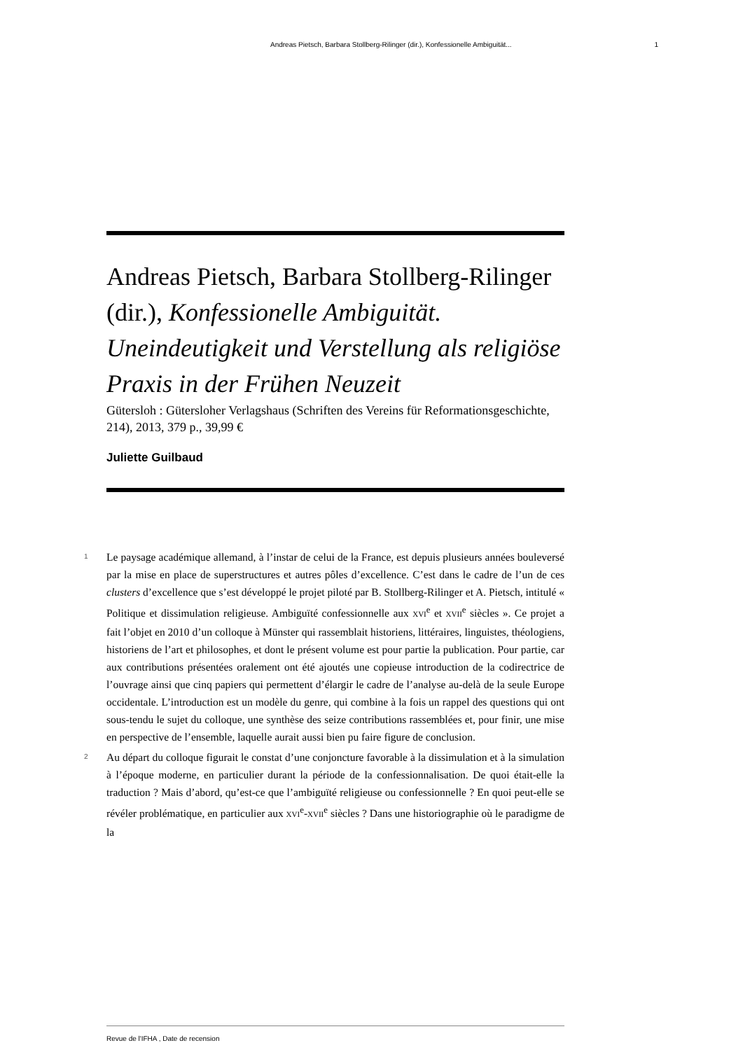Andreas Pietsch, Barbara Stollberg-Rilinger (dir.), Konfessionelle Ambiguität... 1
Andreas Pietsch, Barbara Stollberg-Rilinger (dir.), Konfessionelle Ambiguität. Uneindeutigkeit und Verstellung als religiöse Praxis in der Frühen Neuzeit
Gütersloh : Gütersloher Verlagshaus (Schriften des Vereins für Reformationsgeschichte, 214), 2013, 379 p., 39,99 €
Juliette Guilbaud
1 Le paysage académique allemand, à l’instar de celui de la France, est depuis plusieurs années bouleversé par la mise en place de superstructures et autres pôles d’excellence. C’est dans le cadre de l’un de ces clusters d’excellence que s’est développé le projet piloté par B. Stollberg-Rilinger et A. Pietsch, intitulé « Politique et dissimulation religieuse. Ambiguïté confessionnelle aux XVI<sup>e</sup> et XVII<sup>e</sup> siècles ». Ce projet a fait l’objet en 2010 d’un colloque à Münster qui rassemblait historiens, littéraires, linguistes, théologiens, historiens de l’art et philosophes, et dont le présent volume est pour partie la publication. Pour partie, car aux contributions présentées oralement ont été ajoutés une copieuse introduction de la codirectrice de l’ouvrage ainsi que cinq papiers qui permettent d’élargir le cadre de l’analyse au-delà de la seule Europe occidentale. L’introduction est un modèle du genre, qui combine à la fois un rappel des questions qui ont sous-tendu le sujet du colloque, une synthèse des seize contributions rassemblées et, pour finir, une mise en perspective de l’ensemble, laquelle aurait aussi bien pu faire figure de conclusion.
2 Au départ du colloque figurait le constat d’une conjoncture favorable à la dissimulation et à la simulation à l’époque moderne, en particulier durant la période de la confessionnalisation. De quoi était-elle la traduction ? Mais d’abord, qu’est-ce que l’ambiguïté religieuse ou confessionnelle ? En quoi peut-elle se révéler problématique, en particulier aux XVI<sup>e</sup>-XVII<sup>e</sup> siècles ? Dans une historiographie où le paradigme de la
Revue de l'IFHA , Date de recension